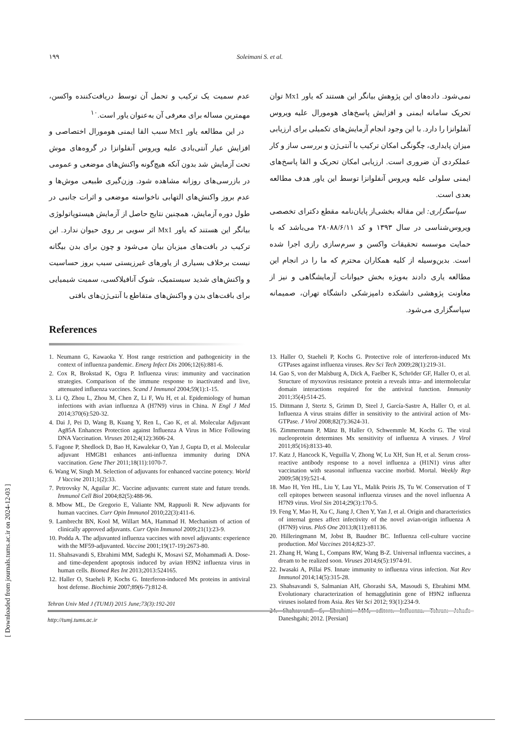۱۹۹ Soleimani S. et al.
عدم سمیت یک ترکیب و تحمل آن توسط دریافت‌کننده واکسن، مهمترین مساله برای معرفی آن به‌عنوان یاور است.<sup>۱۰</sup>
در این مطالعه یاور Mx1 سبب القا ایمنی هومورال اختصاصی و افزایش عیار آنتی‌بادی علیه ویروس آنفلوانزا در گروه‌های موش تحت آزمایش شد بدون آنکه هیچ‌گونه واکنش‌های موضعی و عمومی در بازرسی‌های روزانه مشاهده شود. وزن‌گیری طبیعی موش‌ها و عدم بروز واکنش‌های التهابی ناخواسته موضعی و اثرات جانبی در طول دوره آزمایش، همچنین نتایج حاصل از آزمایش هیستوپاتولوژی بیانگر این هستند که یاور Mx1 اثر سویی بر روی حیوان ندارد. این ترکیب در بافت‌های میزبان بیان می‌شود و چون برای بدن بیگانه نیست برخلاف بسیاری از یاورهای غیرزیستی سبب بروز حساسیت و واکنش‌های شدید سیستمیک، شوک آنافیلاکسی، سمیت شیمیایی برای بافت‌های بدن و واکنش‌های متقاطع با آنتی‌ژن‌های بافتی
نمی‌شود. داده‌های این پژوهش بیانگر این هستند که یاور Mx1 توان تحریک سامانه ایمنی و افزایش پاسخ‌های هومورال علیه ویروس آنفلوانزا را دارد. با این وجود انجام آزمایش‌های تکمیلی برای ارزیابی میزان پایداری، چگونگی امکان ترکیب با آنتی‌ژن و بررسی ساز و کار عملکردی آن ضروری است. ارزیابی امکان تحریک و القا پاسخ‌های ایمنی سلولی علیه ویروس آنفلوانزا توسط این یاور هدف مطالعه بعدی است.
سپاسگزاری: این مقاله بخشی‌از پایان‌نامه مقطع دکترای تخصصی ویروس‌شناسی در سال ۱۳۹۳ و کد ۲۸۰۸۸/۶/۱۱ می‌باشد که با حمایت موسسه تحقیقات واکسن و سرم‌سازی رازی اجرا شده است. بدین‌وسیله از کلیه همکاران محترم که ما را در انجام این مطالعه یاری دادند به‌ویژه بخش حیوانات آزمایشگاهی و نیز از معاونت پژوهشی دانشکده دامپزشکی دانشگاه تهران، صمیمانه سپاسگزاری می‌شود.
References
1. Neumann G, Kawaoka Y. Host range restriction and pathogenicity in the context of influenza pandemic. Emerg Infect Dis 2006;12(6):881-6.
2. Cox R, Brokstad K, Ogra P. Influenza virus: immunity and vaccination strategies. Comparison of the immune response to inactivated and live, attenuated influenza vaccines. Scand J Immunol 2004;59(1):1-15.
3. Li Q, Zhou L, Zhou M, Chen Z, Li F, Wu H, et al. Epidemiology of human infections with avian influenza A (H7N9) virus in China. N Engl J Med 2014;370(6):520-32.
4. Dai J, Pei D, Wang B, Kuang Y, Ren L, Cao K, et al. Molecular Adjuvant Ag85A Enhances Protection against Influenza A Virus in Mice Following DNA Vaccination. Viruses 2012;4(12):3606-24.
5. Fagone P, Shedlock D, Bao H, Kawalekar O, Yan J, Gupta D, et al. Molecular adjuvant HMGB1 enhances anti-influenza immunity during DNA vaccination. Gene Ther 2011;18(11):1070-7.
6. Wang W, Singh M. Selection of adjuvants for enhanced vaccine potency. World J Vaccine 2011;1(2):33.
7. Petrovsky N, Aguilar JC. Vaccine adjuvants: current state and future trends. Immunol Cell Biol 2004;82(5):488-96.
8. Mbow ML, De Gregorio E, Valiante NM, Rappuoli R. New adjuvants for human vaccines. Curr Opin Immunol 2010;22(3):411-6.
9. Lambrecht BN, Kool M, Willart MA, Hammad H. Mechanism of action of clinically approved adjuvants. Curr Opin Immunol 2009;21(1):23-9.
10. Podda A. The adjuvanted influenza vaccines with novel adjuvants: experience with the MF59-adjuvanted. Vaccine 2001;19(17-19):2673-80.
11. Shahsavandi S, Ebrahimi MM, Sadeghi K, Mosavi SZ, Mohammadi A. Dose- and time-dependent apoptosis induced by avian H9N2 influenza virus in human cells. Biomed Res Int 2013;2013:524165.
12. Haller O, Staeheli P, Kochs G. Interferon-induced Mx proteins in antiviral host defense. Biochimie 2007;89(6-7):812-8.
13. Haller O, Staeheli P, Kochs G. Protective role of interferon-induced Mx GTPases against influenza viruses. Rev Sci Tech 2009;28(1):219-31.
14. Gao S, von der Malsburg A, Dick A, Faelber K, Schröder GF, Haller O, et al. Structure of myxovirus resistance protein a reveals intra- and intermolecular domain interactions required for the antiviral function. Immunity 2011;35(4):514-25.
15. Dittmann J, Stertz S, Grimm D, Steel J, García-Sastre A, Haller O, et al. Influenza A virus strains differ in sensitivity to the antiviral action of Mx-GTPase. J Virol 2008;82(7):3624-31.
16. Zimmermann P, Mänz B, Haller O, Schwemmle M, Kochs G. The viral nucleoprotein determines Mx sensitivity of influenza A viruses. J Virol 2011;85(16):8133-40.
17. Katz J, Hancock K, Veguilla V, Zhong W, Lu XH, Sun H, et al. Serum cross-reactive antibody response to a novel influenza a (H1N1) virus after vaccination with seasonal influenza vaccine morbid. Mortal. Weekly Rep 2009;58(19):521-4.
18. Mao H, Yen HL, Liu Y, Lau YL, Malik Peiris JS, Tu W. Conservation of T cell epitopes between seasonal influenza viruses and the novel influenza A H7N9 virus. Virol Sin 2014;29(3):170-5.
19. Feng Y, Mao H, Xu C, Jiang J, Chen Y, Yan J, et al. Origin and characteristics of internal genes affect infectivity of the novel avian-origin influenza A (H7N9) virus. PloS One 2013;8(11):e81136.
20. Hilleringmann M, Jobst B, Baudner BC. Influenza cell-culture vaccine production. Mol Vaccines 2014;823-37.
21. Zhang H, Wang L, Compans RW, Wang B-Z. Universal influenza vaccines, a dream to be realized soon. Viruses 2014;6(5):1974-91.
22. Iwasaki A, Pillai PS. Innate immunity to influenza virus infection. Nat Rev Immunol 2014;14(5):315-28.
23. Shahsavandi S, Salmanian AH, Ghorashi SA, Masoudi S, Ebrahimi MM. Evolutionary characterization of hemagglutinin gene of H9N2 influenza viruses isolated from Asia. Res Vet Sci 2012; 93(1):234-9.
24. Shahsavandi S, Ebrahimi MM, editors. Influenza. Tehran: Jehade Daneshgahi; 2012. [Persian]
Tehran Univ Med J (TUMJ) 2015 June;73(3):192-201
http://tumj.tums.ac.ir
[ Downloaded from journals.tums.ac.ir on 2024-12-03 ]